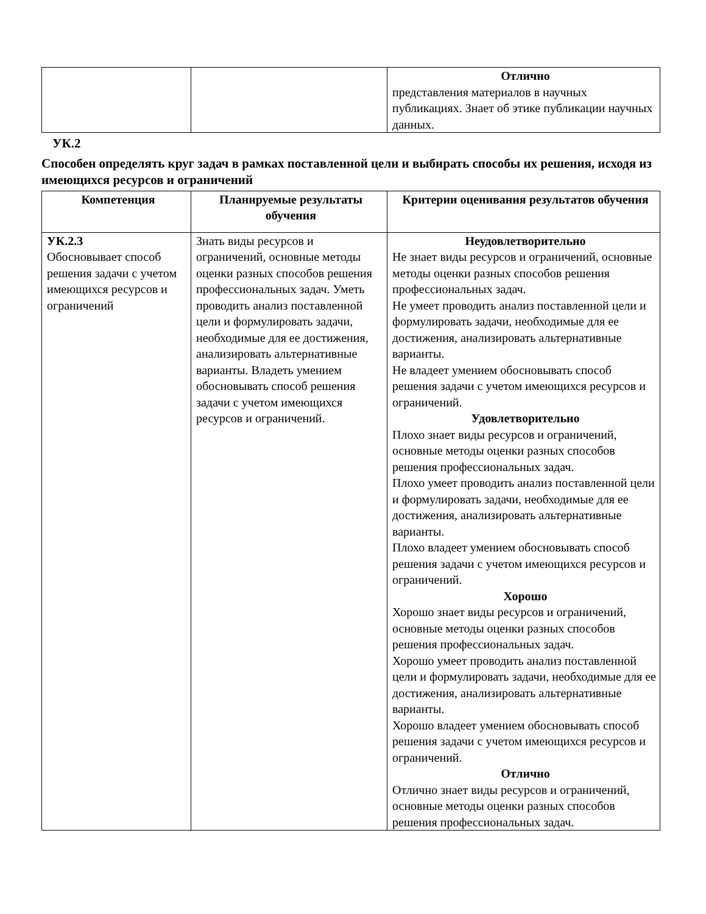| | | Отлично представления материалов в научных публикациях. Знает об этике публикации научных данных. |
УК.2
Способен определять круг задач в рамках поставленной цели и выбирать способы их решения, исходя из имеющихся ресурсов и ограничений
| Компетенция | Планируемые результаты обучения | Критерии оценивания результатов обучения |
| --- | --- | --- |
| УК.2.3 Обосновывает способ решения задачи с учетом имеющихся ресурсов и ограничений | Знать виды ресурсов и ограничений, основные методы оценки разных способов решения профессиональных задач. Уметь проводить анализ поставленной цели и формулировать задачи, необходимые для ее достижения, анализировать альтернативные варианты. Владеть умением обосновывать способ решения задачи с учетом имеющихся ресурсов и ограничений. | Неудовлетворительно Не знает виды ресурсов и ограничений, основные методы оценки разных способов решения профессиональных задач. Не умеет проводить анализ поставленной цели и формулировать задачи, необходимые для ее достижения, анализировать альтернативные варианты. Не владеет умением обосновывать способ решения задачи с учетом имеющихся ресурсов и ограничений. Удовлетворительно Плохо знает виды ресурсов и ограничений, основные методы оценки разных способов решения профессиональных задач. Плохо умеет проводить анализ поставленной цели и формулировать задачи, необходимые для ее достижения, анализировать альтернативные варианты. Плохо владеет умением обосновывать способ решения задачи с учетом имеющихся ресурсов и ограничений. Хорошо Хорошо знает виды ресурсов и ограничений, основные методы оценки разных способов решения профессиональных задач. Хорошо умеет проводить анализ поставленной цели и формулировать задачи, необходимые для ее достижения, анализировать альтернативные варианты. Хорошо владеет умением обосновывать способ решения задачи с учетом имеющихся ресурсов и ограничений. Отлично Отлично знает виды ресурсов и ограничений, основные методы оценки разных способов решения профессиональных задач. |